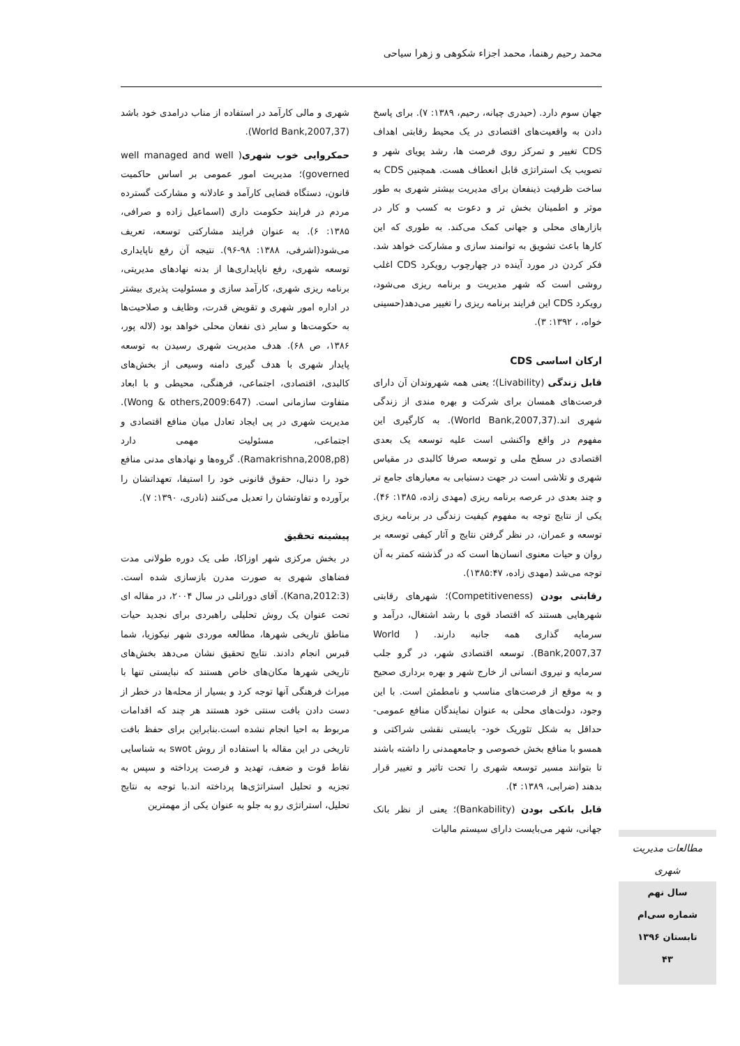محمد رحیم رهنما، محمد اجزاء شکوهی و زهرا سیاحی
جهان سوم دارد. (حیدری چیانه، رحیم، ۱۳۸۹: ۷). برای پاسخ دادن به واقعیت‌های اقتصادی در یک محیط رقابتی اهداف CDS تغییر و تمرکز روی فرصت ها، رشد پویای شهر و تصویب یک استراتژی قابل انعطاف هست. همچنین CDS به ساخت ظرفیت ذینفعان برای مدیریت بیشتر شهری به طور موثر و اطمینان بخش تر و دعوت به کسب و کار در بازارهای محلی و جهانی کمک می‌کند. به طوری که این کارها باعث تشویق به توانمند سازی و مشارکت خواهد شد. فکر کردن در مورد آینده در چهارچوب رویکرد CDS اغلب روشی است که شهر مدیریت و برنامه ریزی می‌شود، رویکرد CDS این فرایند برنامه ریزی را تغییر می‌دهد(حسینی خواه، ، ۱۳۹۲: ۳).
ارکان اساسی CDS
قابل زندگی (Livability)؛ یعنی همه شهروندان آن دارای فرصت‌های همسان برای شرکت و بهره مندی از زندگی شهری اند.(World Bank,2007,37). به کارگیری این مفهوم در واقع واکنشی است علیه توسعه یک بعدی اقتصادی در سطح ملی و توسعه صرفا کالبدی در مقیاس شهری و تلاشی است در جهت دستیابی به معیارهای جامع تر و چند بعدی در عرصه برنامه ریزی (مهدی زاده، ۱۳۸۵: ۴۶). یکی از نتایج توجه به مفهوم کیفیت زندگی در برنامه ریزی توسعه و عمران، در نظر گرفتن نتایج و آثار کیفی توسعه بر روان و حیات معنوی انسان‌ها است که در گذشته کمتر به آن توجه می‌شد (مهدی زاده، ۱۳۸۵:۴۷).
رقابتی بودن (Competitiveness)؛ شهرهای رقابتی شهرهایی هستند که اقتصاد قوی با رشد اشتغال، درآمد و سرمایه گذاری همه جانبه دارند. ( World Bank,2007,37). توسعه اقتصادی شهر، در گرو جلب سرمایه و نیروی انسانی از خارج شهر و بهره برداری صحیح و به موقع از فرصت‌های مناسب و نامطمئن است. با این وجود، دولت‌های محلی به عنوان نمایندگان منافع عمومی- حداقل به شکل تئوریک خود- بایستی نقشی شراکتی و همسو با منافع بخش خصوصی و جامعهمدنی را داشته باشند تا بتوانند مسیر توسعه شهری را تحت تاثیر و تغییر قرار بدهند (ضرابی، ۱۳۸۹: ۴).
قابل بانکی بودن (Bankability)؛ یعنی از نظر بانک جهانی، شهر می‌بایست دارای سیستم مالیات
شهری و مالی کارآمد در استفاده از مناب درامدی خود باشد (World Bank,2007,37).
حمکروایی خوب شهری( well managed and well governed)؛ مدیریت امور عمومی بر اساس حاکمیت قانون، دستگاه قضایی کارآمد و عادلانه و مشارکت گسترده مردم در فرایند حکومت داری (اسماعیل زاده و صرافی، ۱۳۸۵: ۶). به عنوان فرایند مشارکتی توسعه، تعریف می‌شود(اشرفی، ۱۳۸۸: ۹۸-۹۶). نتیجه آن رفع ناپایداری توسعه شهری، رفع ناپایداری‌ها از بدنه نهادهای مدیریتی، برنامه ریزی شهری، کارآمد سازی و مسئولیت پذیری بیشتر در اداره امور شهری و تقویض قدرت، وظایف و صلاحیت‌ها به حکومت‌ها و سایر ذی نفعان محلی خواهد بود (لاله پور، ۱۳۸۶، ص ۶۸). هدف مدیریت شهری رسیدن به توسعه پایدار شهری با هدف گیری دامنه وسیعی از بخش‌های کالبدی، اقتصادی، اجتماعی، فرهنگی، محیطی و با ابعاد متفاوت سازمانی است. (Wong & others,2009:647). مدیریت شهری در پی ایجاد تعادل میان منافع اقتصادی و اجتماعی، مسئولیت مهمی دارد (Ramakrishna,2008,p8). گروه‌ها و نهادهای مدنی منافع خود را دنبال، حقوق قانونی خود را استیفا، تعهداتشان را برآورده و تفاوتشان را تعدیل می‌کنند (نادری، ۱۳۹۰: ۷).
پیشینه تحقیق
در بخش مرکزی شهر اوزاکا، طی یک دوره طولانی مدت فضاهای شهری به صورت مدرن بازسازی شده است. (Kana,2012:3). آقای دوراتلی در سال ۲۰۰۴، در مقاله ای تحت عنوان یک روش تحلیلی راهبردی برای نجدید حیات مناطق تاریخی شهرها، مطالعه موردی شهر نیکوزیا، شما قبرس انجام دادند. نتایج تحقیق نشان می‌دهد بخش‌های تاریخی شهرها مکان‌های خاص هستند که نبایستی تنها با میراث فرهنگی آنها توجه کرد و بسیار از محله‌ها در خطر از دست دادن بافت سنتی خود هستند هر چند که اقدامات مربوط به احیا انجام نشده است.بنابراین برای حفظ بافت تاریخی در این مقاله با استفاده از روش swot به شناسایی نقاط قوت و ضعف، تهدید و فرصت پرداخته و سپس به تجزیه و تحلیل استراتژی‌ها پرداخته اند.با توجه به نتایج تحلیل، استراتژی رو به جلو به عنوان یکی از مهمترین
مطالعات مدیریت شهری
سال نهم
شماره سی‌ام
تابستان ۱۳۹۶
۴۳